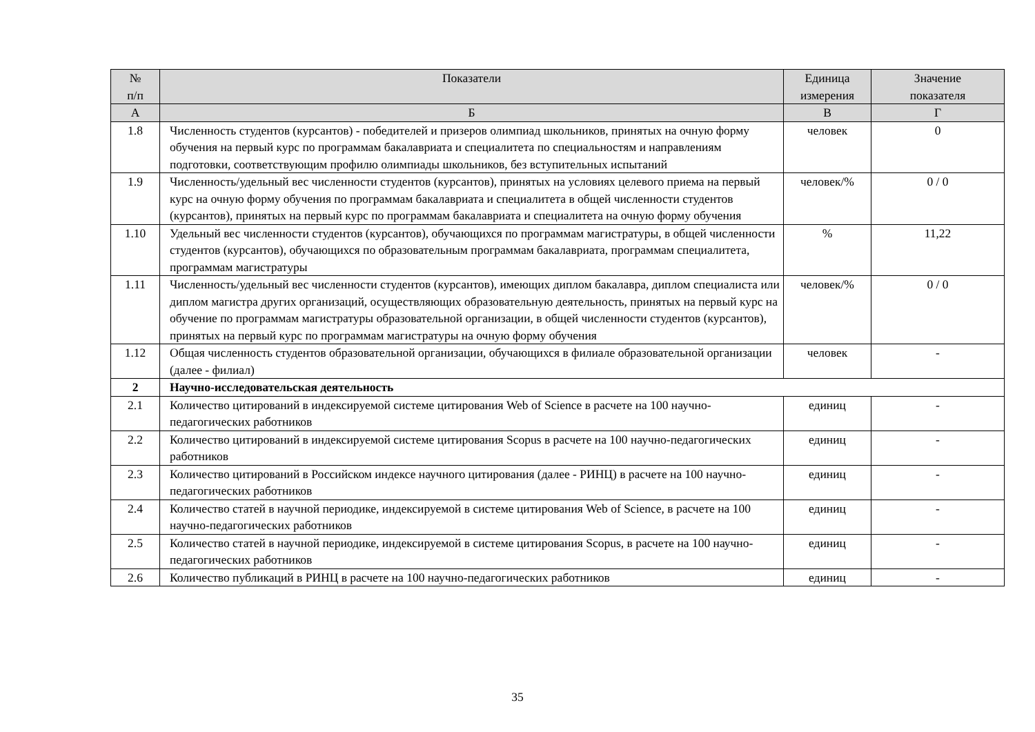| № п/п | Показатели | Единица измерения | Значение показателя |
| --- | --- | --- | --- |
| А | Б | В | Г |
| 1.8 | Численность студентов (курсантов) - победителей и призеров олимпиад школьников, принятых на очную форму обучения на первый курс по программам бакалавриата и специалитета по специальностям и направлениям подготовки, соответствующим профилю олимпиады школьников, без вступительных испытаний | человек | 0 |
| 1.9 | Численность/удельный вес численности студентов (курсантов), принятых на условиях целевого приема на первый курс на очную форму обучения по программам бакалавриата и специалитета в общей численности студентов (курсантов), принятых на первый курс по программам бакалавриата и специалитета на очную форму обучения | человек/% | 0 / 0 |
| 1.10 | Удельный вес численности студентов (курсантов), обучающихся по программам магистратуры, в общей численности студентов (курсантов), обучающихся по образовательным программам бакалавриата, программам специалитета, программам магистратуры | % | 11,22 |
| 1.11 | Численность/удельный вес численности студентов (курсантов), имеющих диплом бакалавра, диплом специалиста или диплом магистра других организаций, осуществляющих образовательную деятельность, принятых на первый курс на обучение по программам магистратуры образовательной организации, в общей численности студентов (курсантов), принятых на первый курс по программам магистратуры на очную форму обучения | человек/% | 0 / 0 |
| 1.12 | Общая численность студентов образовательной организации, обучающихся в филиале образовательной организации (далее - филиал) | человек | - |
| 2 | Научно-исследовательская деятельность | | |
| 2.1 | Количество цитирований в индексируемой системе цитирования Web of Science в расчете на 100 научно-педагогических работников | единиц | - |
| 2.2 | Количество цитирований в индексируемой системе цитирования Scopus в расчете на 100 научно-педагогических работников | единиц | - |
| 2.3 | Количество цитирований в Российском индексе научного цитирования (далее - РИНЦ) в расчете на 100 научно-педагогических работников | единиц | - |
| 2.4 | Количество статей в научной периодике, индексируемой в системе цитирования Web of Science, в расчете на 100 научно-педагогических работников | единиц | - |
| 2.5 | Количество статей в научной периодике, индексируемой в системе цитирования Scopus, в расчете на 100 научно-педагогических работников | единиц | - |
| 2.6 | Количество публикаций в РИНЦ в расчете на 100 научно-педагогических работников | единиц | - |
35